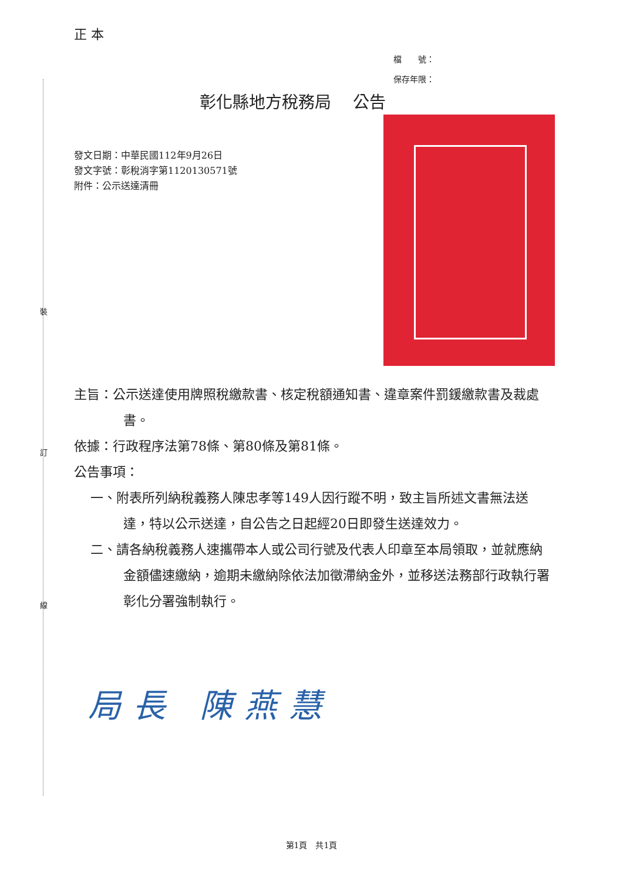正 本
檔　　號：
保存年限：
彰化縣地方稅務局　 公告
發文日期：中華民國112年9月26日
發文字號：彰稅消字第1120130571號
附件：公示送達清冊
裝
訂
線
主旨：公示送達使用牌照稅繳款書、核定稅額通知書、違章案件罰鍰繳款書及裁處書。
依據：行政程序法第78條、第80條及第81條。
公告事項：
一、附表所列納稅義務人陳忠孝等149人因行蹤不明，致主旨所述文書無法送達，特以公示送達，自公告之日起經20日即發生送達效力。
二、請各納稅義務人速攜帶本人或公司行號及代表人印章至本局領取，並就應納金額儘速繳納，逾期未繳納除依法加徵滯納金外，並移送法務部行政執行署彰化分署強制執行。
局長 陳燕慧
第1頁　共1頁